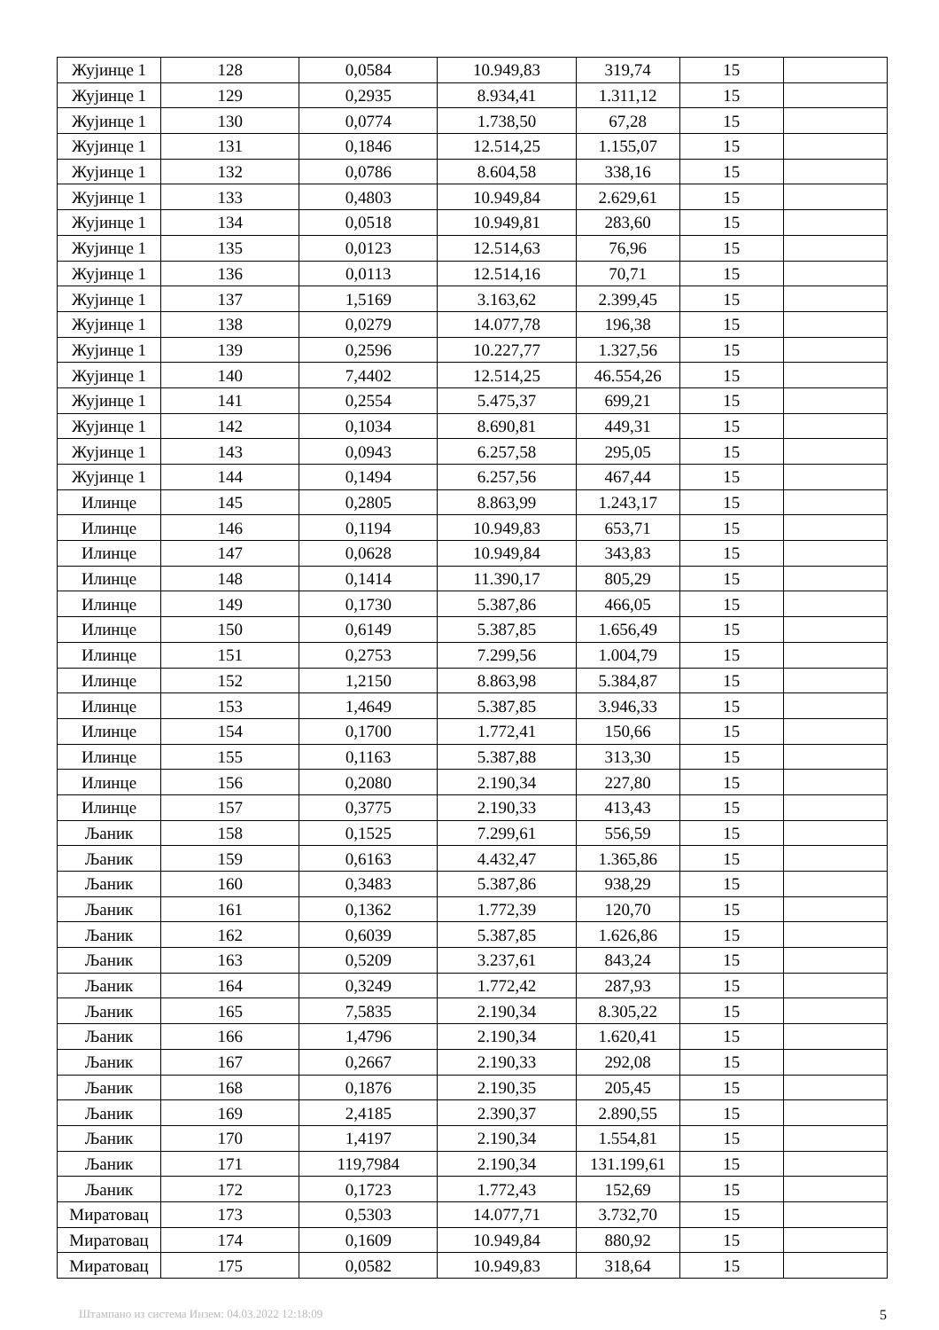| Жујинце 1 | 128 | 0,0584 | 10.949,83 | 319,74 | 15 | |
| Жујинце 1 | 129 | 0,2935 | 8.934,41 | 1.311,12 | 15 | |
| Жујинце 1 | 130 | 0,0774 | 1.738,50 | 67,28 | 15 | |
| Жујинце 1 | 131 | 0,1846 | 12.514,25 | 1.155,07 | 15 | |
| Жујинце 1 | 132 | 0,0786 | 8.604,58 | 338,16 | 15 | |
| Жујинце 1 | 133 | 0,4803 | 10.949,84 | 2.629,61 | 15 | |
| Жујинце 1 | 134 | 0,0518 | 10.949,81 | 283,60 | 15 | |
| Жујинце 1 | 135 | 0,0123 | 12.514,63 | 76,96 | 15 | |
| Жујинце 1 | 136 | 0,0113 | 12.514,16 | 70,71 | 15 | |
| Жујинце 1 | 137 | 1,5169 | 3.163,62 | 2.399,45 | 15 | |
| Жујинце 1 | 138 | 0,0279 | 14.077,78 | 196,38 | 15 | |
| Жујинце 1 | 139 | 0,2596 | 10.227,77 | 1.327,56 | 15 | |
| Жујинце 1 | 140 | 7,4402 | 12.514,25 | 46.554,26 | 15 | |
| Жујинце 1 | 141 | 0,2554 | 5.475,37 | 699,21 | 15 | |
| Жујинце 1 | 142 | 0,1034 | 8.690,81 | 449,31 | 15 | |
| Жујинце 1 | 143 | 0,0943 | 6.257,58 | 295,05 | 15 | |
| Жујинце 1 | 144 | 0,1494 | 6.257,56 | 467,44 | 15 | |
| Илинце | 145 | 0,2805 | 8.863,99 | 1.243,17 | 15 | |
| Илинце | 146 | 0,1194 | 10.949,83 | 653,71 | 15 | |
| Илинце | 147 | 0,0628 | 10.949,84 | 343,83 | 15 | |
| Илинце | 148 | 0,1414 | 11.390,17 | 805,29 | 15 | |
| Илинце | 149 | 0,1730 | 5.387,86 | 466,05 | 15 | |
| Илинце | 150 | 0,6149 | 5.387,85 | 1.656,49 | 15 | |
| Илинце | 151 | 0,2753 | 7.299,56 | 1.004,79 | 15 | |
| Илинце | 152 | 1,2150 | 8.863,98 | 5.384,87 | 15 | |
| Илинце | 153 | 1,4649 | 5.387,85 | 3.946,33 | 15 | |
| Илинце | 154 | 0,1700 | 1.772,41 | 150,66 | 15 | |
| Илинце | 155 | 0,1163 | 5.387,88 | 313,30 | 15 | |
| Илинце | 156 | 0,2080 | 2.190,34 | 227,80 | 15 | |
| Илинце | 157 | 0,3775 | 2.190,33 | 413,43 | 15 | |
| Љаник | 158 | 0,1525 | 7.299,61 | 556,59 | 15 | |
| Љаник | 159 | 0,6163 | 4.432,47 | 1.365,86 | 15 | |
| Љаник | 160 | 0,3483 | 5.387,86 | 938,29 | 15 | |
| Љаник | 161 | 0,1362 | 1.772,39 | 120,70 | 15 | |
| Љаник | 162 | 0,6039 | 5.387,85 | 1.626,86 | 15 | |
| Љаник | 163 | 0,5209 | 3.237,61 | 843,24 | 15 | |
| Љаник | 164 | 0,3249 | 1.772,42 | 287,93 | 15 | |
| Љаник | 165 | 7,5835 | 2.190,34 | 8.305,22 | 15 | |
| Љаник | 166 | 1,4796 | 2.190,34 | 1.620,41 | 15 | |
| Љаник | 167 | 0,2667 | 2.190,33 | 292,08 | 15 | |
| Љаник | 168 | 0,1876 | 2.190,35 | 205,45 | 15 | |
| Љаник | 169 | 2,4185 | 2.390,37 | 2.890,55 | 15 | |
| Љаник | 170 | 1,4197 | 2.190,34 | 1.554,81 | 15 | |
| Љаник | 171 | 119,7984 | 2.190,34 | 131.199,61 | 15 | |
| Љаник | 172 | 0,1723 | 1.772,43 | 152,69 | 15 | |
| Миратовац | 173 | 0,5303 | 14.077,71 | 3.732,70 | 15 | |
| Миратовац | 174 | 0,1609 | 10.949,84 | 880,92 | 15 | |
| Миратовац | 175 | 0,0582 | 10.949,83 | 318,64 | 15 | |
Штампано из система Инзем: 04.03.2022 12:18:09 5